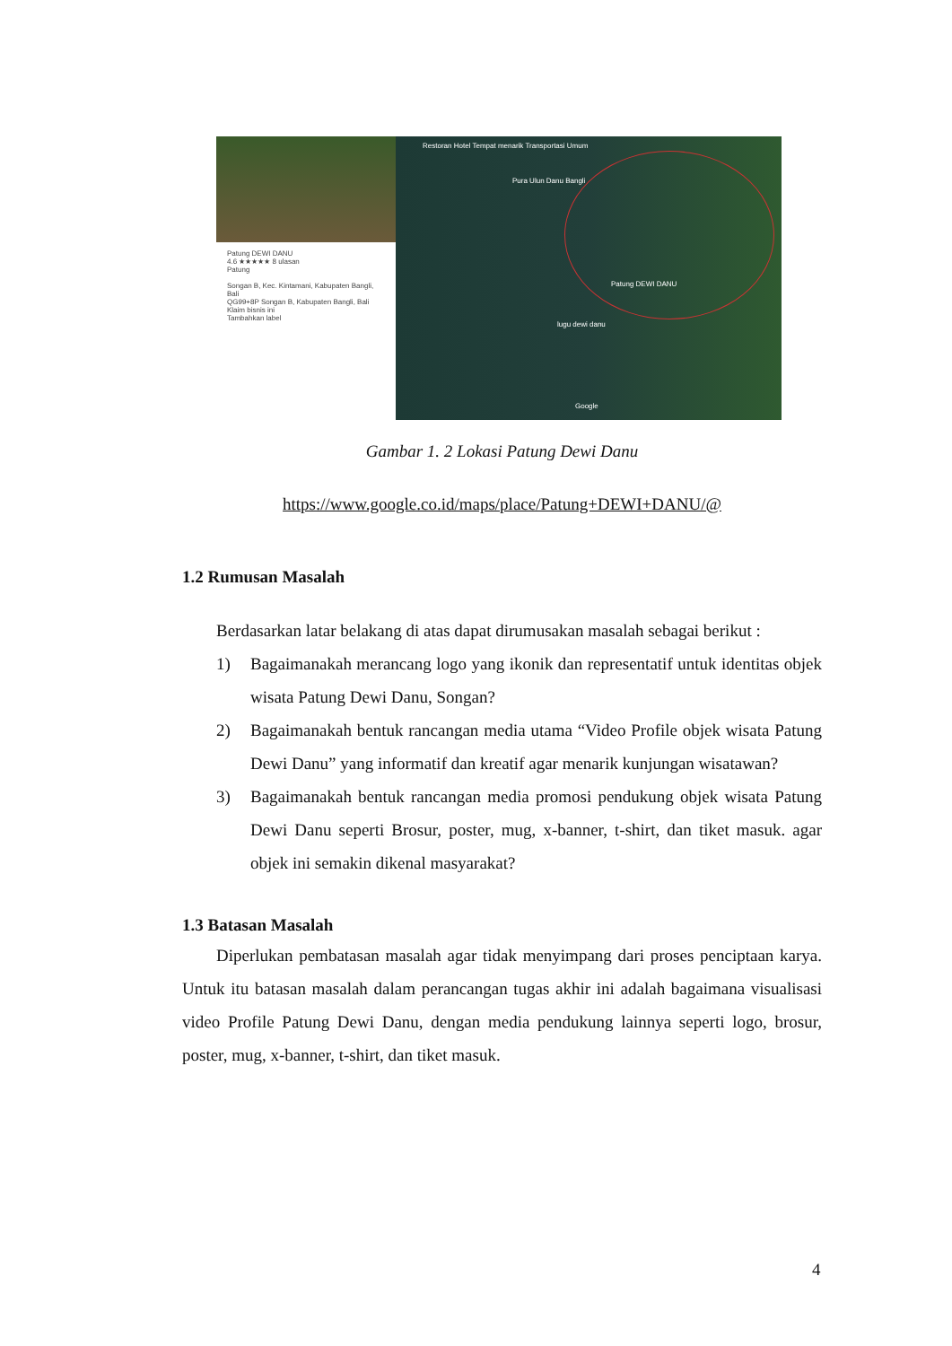Patung DEWI DANU
4.6 ★★★★★ 8 ulasan
Patung
Songan B, Kec. Kintamani, Kabupaten Bangli, Bali
QG99+8P Songan B, Kabupaten Bangli, Bali
Klaim bisnis ini
Tambahkan label
Restoran Hotel Tempat menarik Transportasi Umum
Pura Ulun Danu Bangli
Patung DEWI DANU
lugu dewi danu
Google
Gambar 1. 2 Lokasi Patung Dewi Danu
https://www.google.co.id/maps/place/Patung+DEWI+DANU/@
1.2 Rumusan Masalah
Berdasarkan latar belakang di atas dapat dirumusakan masalah sebagai berikut :
1) Bagaimanakah merancang logo yang ikonik dan representatif untuk identitas objek wisata Patung Dewi Danu, Songan?
2) Bagaimanakah bentuk rancangan media utama “Video Profile objek wisata Patung Dewi Danu” yang informatif dan kreatif agar menarik kunjungan wisatawan?
3) Bagaimanakah bentuk rancangan media promosi pendukung objek wisata Patung Dewi Danu seperti Brosur, poster, mug, x-banner, t-shirt, dan tiket masuk. agar objek ini semakin dikenal masyarakat?
1.3 Batasan Masalah
Diperlukan pembatasan masalah agar tidak menyimpang dari proses penciptaan karya. Untuk itu batasan masalah dalam perancangan tugas akhir ini adalah bagaimana visualisasi video Profile Patung Dewi Danu, dengan media pendukung lainnya seperti logo, brosur, poster, mug, x-banner, t-shirt, dan tiket masuk.
4